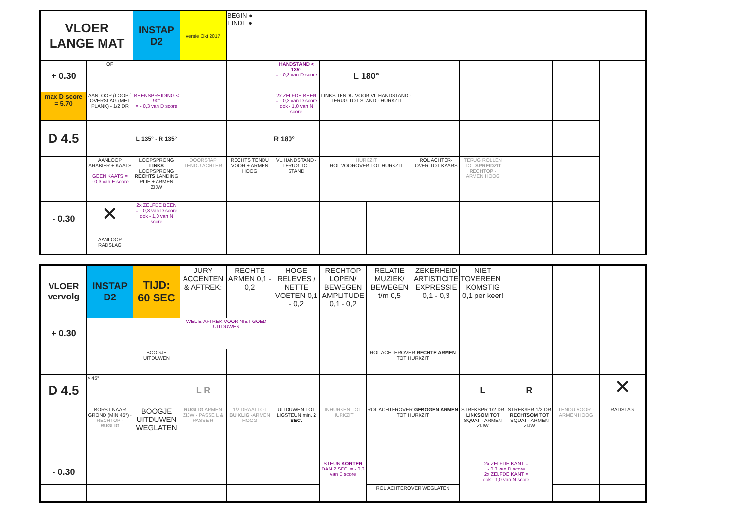| VLOER LANGE MAT | | INSTAP D2 | versie Okt 2017 | BEGIN ● EINDE ● | | | | | | | |
| + 0.30 | OF | | | | HANDSTAND < 135° = - 0,3 van D score | L 180° | | | | | |
| max D score = 5.70 | AANLOOP (LOOP-) OVERSLAG (MET PLANK) - 1/2 DR | BEENSPREIDING < 90° = - 0,3 van D score | | | 2x ZELFDE BEEN = - 0,3 van D score ook - 1,0 van N score | LINKS TENDU VOOR VL.HANDSTAND - TERUG TOT STAND - HURKZIT | | | | | |
| D 4.5 | | L 135° - R 135° | | | R 180° | | | | | | |
| | AANLOOP ARABIER + KAATS GEEN KAATS = - 0,3 van E score | LOOPSPRONG LINKS LOOPSPRONG RECHTS LANDING PLIE + ARMEN ZIJW | DOORSTAP TENDU ACHTER | RECHTS TENDU VOOR + ARMEN HOOG | VL.HANDSTAND - TERUG TOT STAND | HURKZIT ROL VOOROVER TOT HURKZIT | | ROL ACHTER-OVER TOT KAARS | TERUG ROLLEN TOT SPREIDZIT RECHTOP - ARMEN HOOG | | |
| - 0.30 | ✕ | 2x ZELFDE BEEN = - 0,3 van D score ook - 1,0 van N score | | | | | | | | | |
| | AANLOOP RADSLAG | | | | | | | | | | |
| VLOER vervolg | INSTAP D2 | TIJD: 60 SEC | JURY ACCENTEN & AFTREK: | RECHTE ARMEN 0,1 - 0,2 | HOGE RELEVES / NETTE VOETEN 0,1 - 0,2 | RECHTOP LOPEN/ BEWEGEN AMPLITUDE 0,1 - 0,2 | RELATIE MUZIEK/ BEWEGEN t/m 0,5 | ZEKERHEID ARTISTICITEIT EXPRESSIE 0,1 - 0,3 | NIET OVEREEN KOMSTIG 0,1 per keer! | | | |
| + 0.30 | | | WEL E-AFTREK VOOR NIET GOED UITDUWEN | | | | | | | | | |
| | | BOOGJE UITDUWEN | | | | | ROL ACHTEROVER RECHTE ARMEN TOT HURKZIT | | | | | |
| D 4.5 | > 45° | | L R | | | | | | L | R | | ✕ |
| | BORST NAAR GROND (MIN 45°) - RECHTOP - RUGLIG | BOOGJE UITDUWEN WEGLATEN | RUGLIG ARMEN ZIJW - PASSE L & PASSE R | 1/2 DRAAI TOT BUIKLIG -ARMEN HOOG | UITDUWEN TOT LIGSTEUN min. 2 SEC. | INHURKEN TOT HURKZIT | ROL ACHTEROVER GEBOGEN ARMEN TOT HURKZIT | | STREKSPR 1/2 DR LINKSOM TOT SQUAT - ARMEN ZIJW | STREKSPR 1/2 DR RECHTSOM TOT SQUAT - ARMEN ZIJW | TENDU VOOR - ARMEN HOOG | RADSLAG |
| - 0.30 | | | | | | STEUN KORTER DAN 2 SEC. = - 0,3 van D score | | | 2x ZELFDE KANT = - 0,3 van D score 2x ZELFDE KANT = ook - 1,0 van N score | | | |
| | | | | | | | ROL ACHTEROVER WEGLATEN | | | | | |